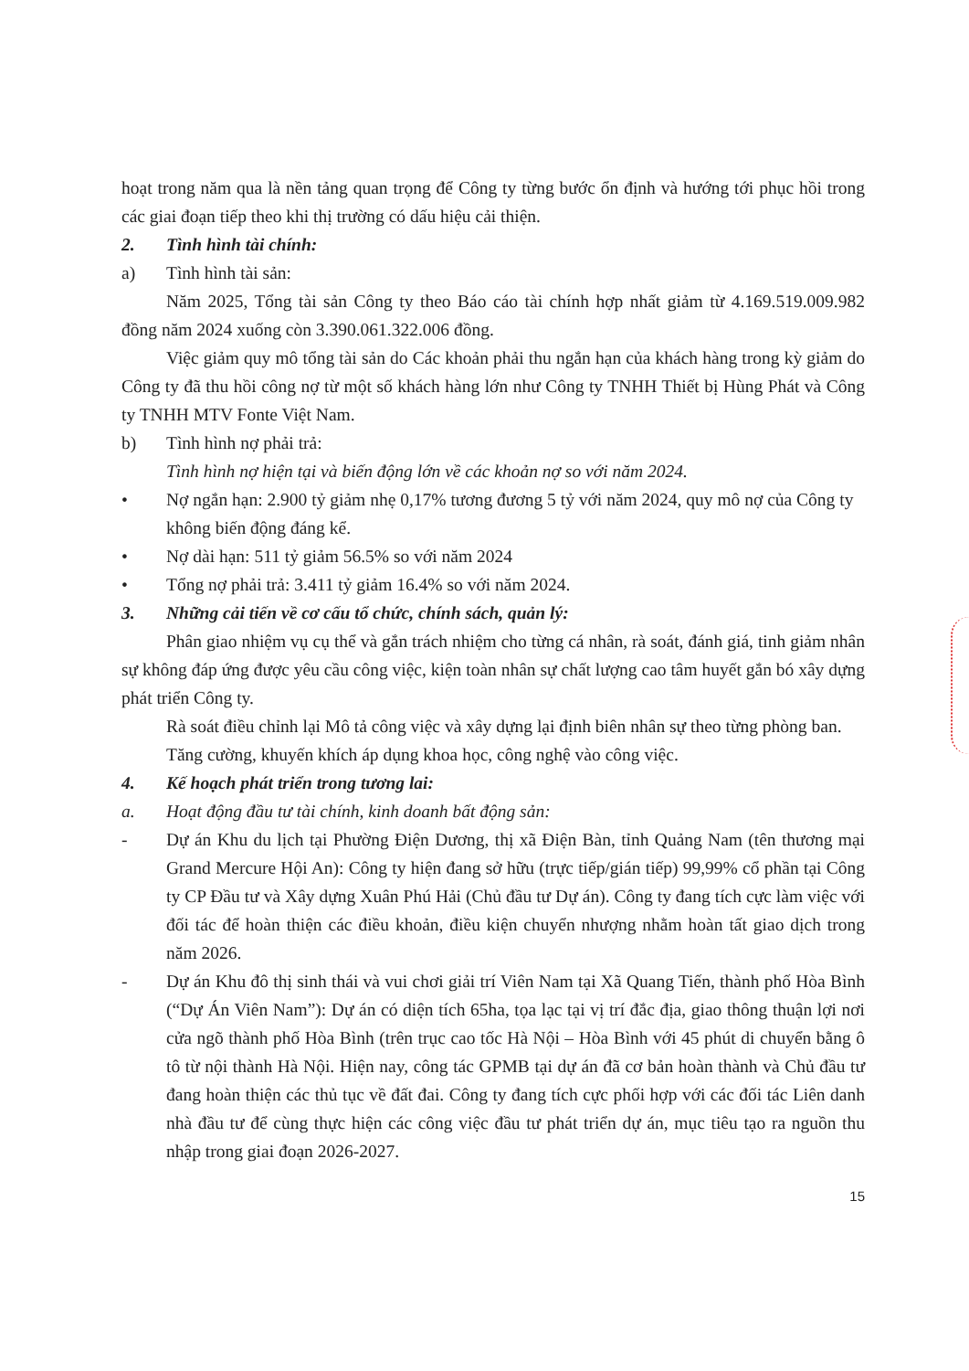hoạt trong năm qua là nền tảng quan trọng để Công ty từng bước ổn định và hướng tới phục hồi trong các giai đoạn tiếp theo khi thị trường có dấu hiệu cải thiện.
2. Tình hình tài chính:
a) Tình hình tài sản:
Năm 2025, Tổng tài sản Công ty theo Báo cáo tài chính hợp nhất giảm từ 4.169.519.009.982 đồng năm 2024 xuống còn 3.390.061.322.006 đồng.
Việc giảm quy mô tổng tài sản do Các khoản phải thu ngắn hạn của khách hàng trong kỳ giảm do Công ty đã thu hồi công nợ từ một số khách hàng lớn như Công ty TNHH Thiết bị Hùng Phát và Công ty TNHH MTV Fonte Việt Nam.
b) Tình hình nợ phải trả:
Tình hình nợ hiện tại và biến động lớn về các khoản nợ so với năm 2024.
• Nợ ngắn hạn: 2.900 tỷ giảm nhẹ 0,17% tương đương 5 tỷ với năm 2024, quy mô nợ của Công ty không biến động đáng kể.
• Nợ dài hạn: 511 tỷ giảm 56.5% so với năm 2024
• Tổng nợ phải trả: 3.411 tỷ giảm 16.4% so với năm 2024.
3. Những cải tiến về cơ cấu tổ chức, chính sách, quản lý:
Phân giao nhiệm vụ cụ thể và gắn trách nhiệm cho từng cá nhân, rà soát, đánh giá, tinh giảm nhân sự không đáp ứng được yêu cầu công việc, kiện toàn nhân sự chất lượng cao tâm huyết gắn bó xây dựng phát triển Công ty.
Rà soát điều chỉnh lại Mô tả công việc và xây dựng lại định biên nhân sự theo từng phòng ban.
Tăng cường, khuyến khích áp dụng khoa học, công nghệ vào công việc.
4. Kế hoạch phát triển trong tương lai:
a. Hoạt động đầu tư tài chính, kinh doanh bất động sản:
- Dự án Khu du lịch tại Phường Điện Dương, thị xã Điện Bàn, tỉnh Quảng Nam (tên thương mại Grand Mercure Hội An): Công ty hiện đang sở hữu (trực tiếp/gián tiếp) 99,99% cổ phần tại Công ty CP Đầu tư và Xây dựng Xuân Phú Hải (Chủ đầu tư Dự án). Công ty đang tích cực làm việc với đối tác để hoàn thiện các điều khoản, điều kiện chuyển nhượng nhằm hoàn tất giao dịch trong năm 2026.
- Dự án Khu đô thị sinh thái và vui chơi giải trí Viên Nam tại Xã Quang Tiến, thành phố Hòa Bình (“Dự Án Viên Nam”): Dự án có diện tích 65ha, tọa lạc tại vị trí đắc địa, giao thông thuận lợi nơi cửa ngõ thành phố Hòa Bình (trên trục cao tốc Hà Nội – Hòa Bình với 45 phút di chuyển bằng ô tô từ nội thành Hà Nội. Hiện nay, công tác GPMB tại dự án đã cơ bản hoàn thành và Chủ đầu tư đang hoàn thiện các thủ tục về đất đai. Công ty đang tích cực phối hợp với các đối tác Liên danh nhà đầu tư để cùng thực hiện các công việc đầu tư phát triển dự án, mục tiêu tạo ra nguồn thu nhập trong giai đoạn 2026-2027.
15